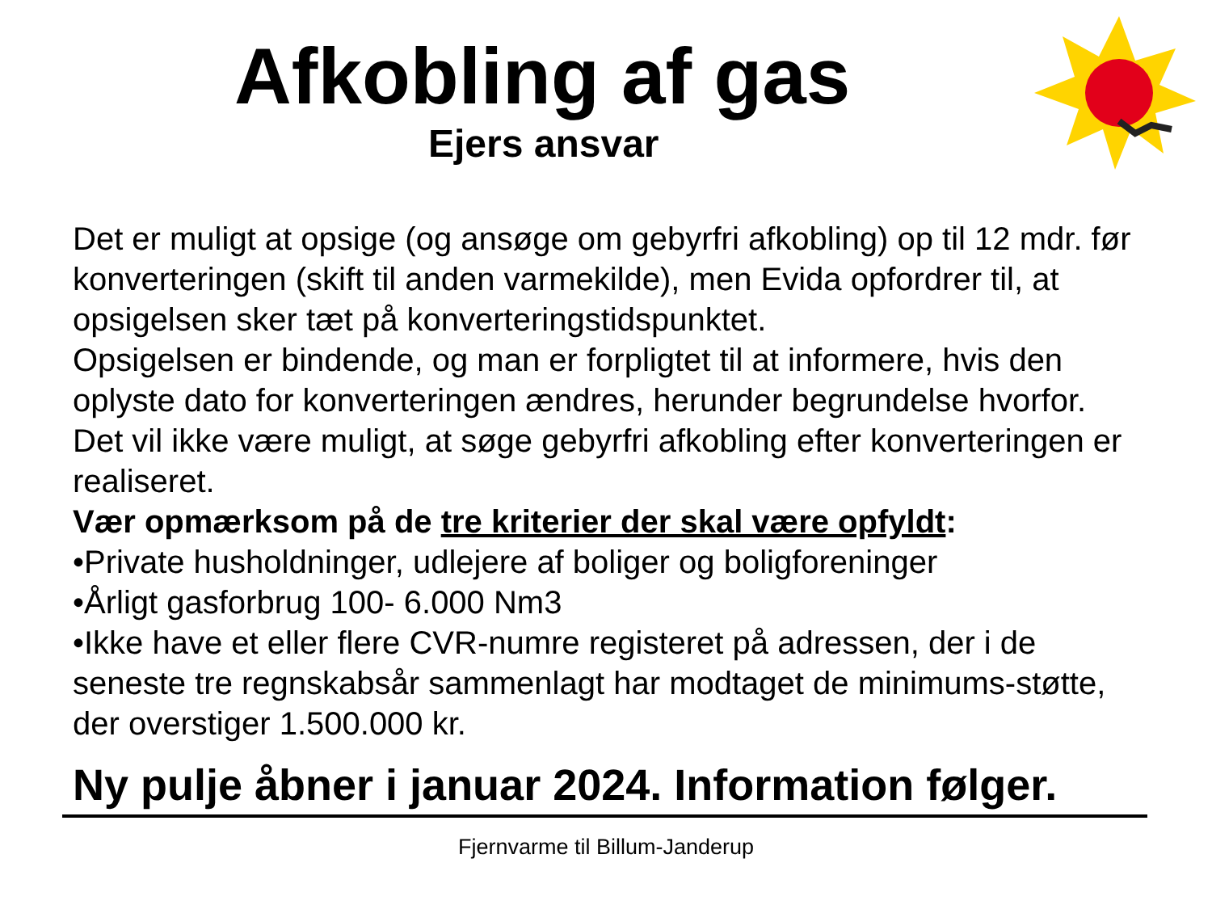Afkobling af gas
Ejers ansvar
Det er muligt at opsige (og ansøge om gebyrfri afkobling) op til 12 mdr. før konverteringen (skift til anden varmekilde), men Evida opfordrer til, at opsigelsen sker tæt på konverteringstidspunktet.
Opsigelsen er bindende, og man er forpligtet til at informere, hvis den oplyste dato for konverteringen ændres, herunder begrundelse hvorfor.
Det vil ikke være muligt, at søge gebyrfri afkobling efter konverteringen er realiseret.
Vær opmærksom på de tre kriterier der skal være opfyldt:
•Private husholdninger, udlejere af boliger og boligforeninger
•Årligt gasforbrug 100- 6.000 Nm3
•Ikke have et eller flere CVR-numre registeret på adressen, der i de seneste tre regnskabsår sammenlagt har modtaget de minimums-støtte, der overstiger 1.500.000 kr.
Ny pulje åbner i januar 2024. Information følger.
Fjernvarme til Billum-Janderup